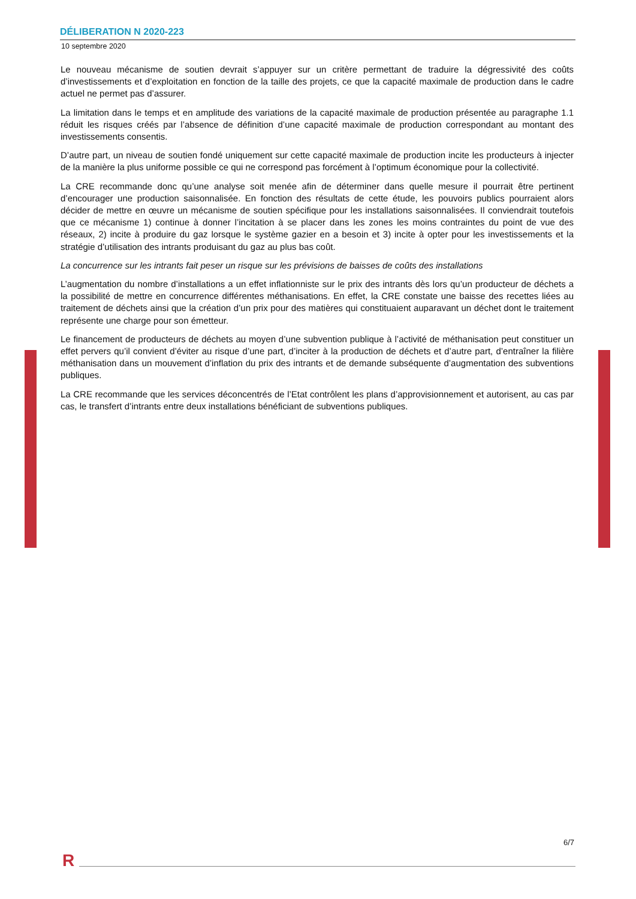DÉLIBERATION N 2020-223
10 septembre 2020
Le nouveau mécanisme de soutien devrait s’appuyer sur un critère permettant de traduire la dégressivité des coûts d’investissements et d’exploitation en fonction de la taille des projets, ce que la capacité maximale de production dans le cadre actuel ne permet pas d’assurer.
La limitation dans le temps et en amplitude des variations de la capacité maximale de production présentée au paragraphe 1.1 réduit les risques créés par l’absence de définition d’une capacité maximale de production correspondant au montant des investissements consentis.
D’autre part, un niveau de soutien fondé uniquement sur cette capacité maximale de production incite les producteurs à injecter de la manière la plus uniforme possible ce qui ne correspond pas forcément à l’optimum économique pour la collectivité.
La CRE recommande donc qu’une analyse soit menée afin de déterminer dans quelle mesure il pourrait être pertinent d’encourager une production saisonnalisée. En fonction des résultats de cette étude, les pouvoirs publics pourraient alors décider de mettre en œuvre un mécanisme de soutien spécifique pour les installations saisonnalisées. Il conviendrait toutefois que ce mécanisme 1) continue à donner l’incitation à se placer dans les zones les moins contraintes du point de vue des réseaux, 2) incite à produire du gaz lorsque le système gazier en a besoin et 3) incite à opter pour les investissements et la stratégie d’utilisation des intrants produisant du gaz au plus bas coût.
La concurrence sur les intrants fait peser un risque sur les prévisions de baisses de coûts des installations
L’augmentation du nombre d’installations a un effet inflationniste sur le prix des intrants dès lors qu’un producteur de déchets a la possibilité de mettre en concurrence différentes méthanisations. En effet, la CRE constate une baisse des recettes liées au traitement de déchets ainsi que la création d’un prix pour des matières qui constituaient auparavant un déchet dont le traitement représente une charge pour son émetteur.
Le financement de producteurs de déchets au moyen d’une subvention publique à l’activité de méthanisation peut constituer un effet pervers qu’il convient d’éviter au risque d’une part, d’inciter à la production de déchets et d’autre part, d’entraîner la filière méthanisation dans un mouvement d’inflation du prix des intrants et de demande subséquente d’augmentation des subventions publiques.
La CRE recommande que les services déconcentrés de l’Etat contrôlent les plans d’approvisionnement et autorisent, au cas par cas, le transfert d’intrants entre deux installations bénéficiant de subventions publiques.
6/7
R